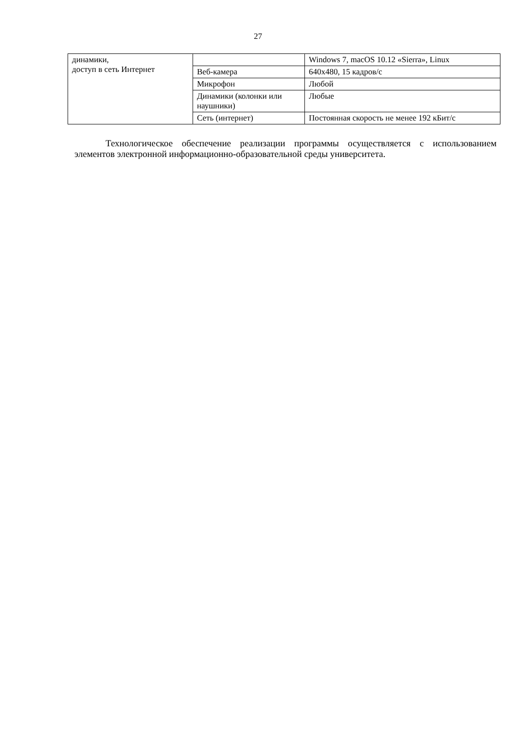27
| динамики, доступ в сеть Интернет | | Windows 7, macOS 10.12 «Sierra», Linux |
| | Веб-камера | 640x480, 15 кадров/с |
| | Микрофон | Любой |
| | Динамики (колонки или наушники) | Любые |
| | Сеть (интернет) | Постоянная скорость не менее 192 кБит/с |
Технологическое обеспечение реализации программы осуществляется с использованием элементов электронной информационно-образовательной среды университета.